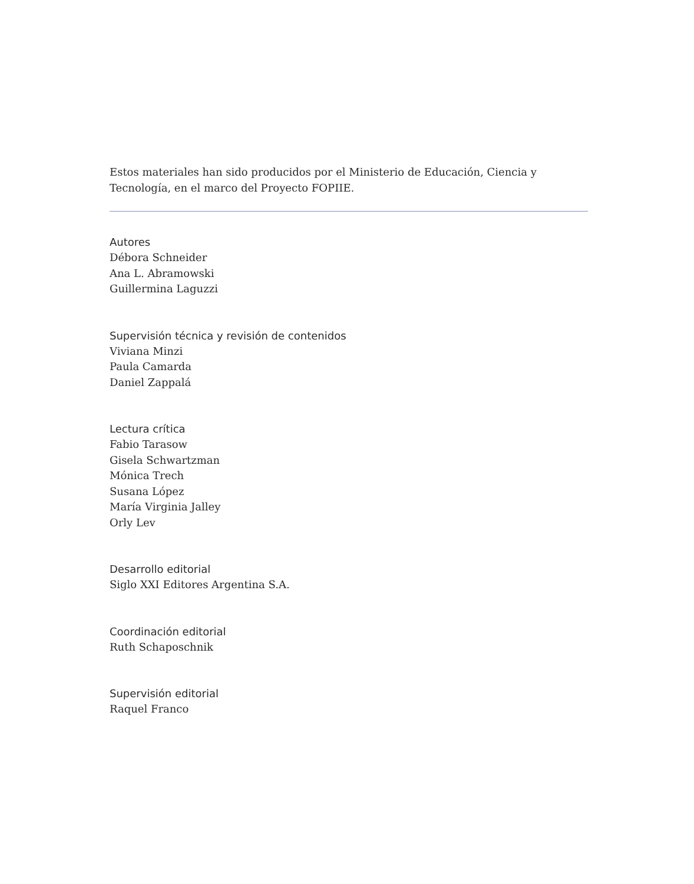Estos materiales han sido producidos por el Ministerio de Educación, Ciencia y Tecnología, en el marco del Proyecto FOPIIE.
Autores
Débora Schneider
Ana L. Abramowski
Guillermina Laguzzi
Supervisión técnica y revisión de contenidos
Viviana Minzi
Paula Camarda
Daniel Zappalá
Lectura crítica
Fabio Tarasow
Gisela Schwartzman
Mónica Trech
Susana López
María Virginia Jalley
Orly Lev
Desarrollo editorial
Siglo XXI Editores Argentina S.A.
Coordinación editorial
Ruth Schaposchnik
Supervisión editorial
Raquel Franco